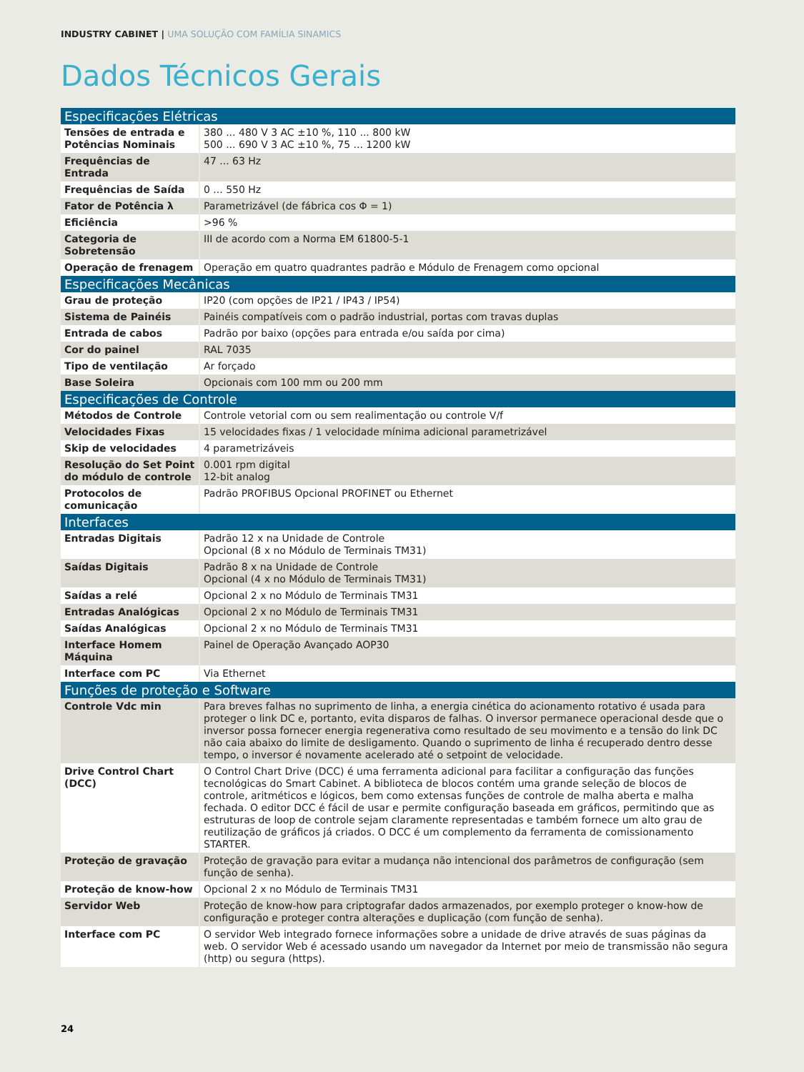INDUSTRY CABINET | UMA SOLUÇÃO COM FAMÍLIA SINAMICS
Dados Técnicos Gerais
| Especificações Elétricas | |
| --- | --- |
| Tensões de entrada e Potências Nominais | 380 ... 480 V 3 AC ±10 %, 110 ... 800 kW 500 ... 690 V 3 AC ±10 %, 75 ... 1200 kW |
| Frequências de Entrada | 47 ... 63 Hz |
| Frequências de Saída | 0 ... 550 Hz |
| Fator de Potência λ | Parametrizável (de fábrica cos Φ = 1) |
| Eficiência | >96 % |
| Categoria de Sobretensão | III de acordo com a Norma EM 61800-5-1 |
| Operação de frenagem | Operação em quatro quadrantes padrão e Módulo de Frenagem como opcional |
| Especificações Mecânicas | |
| Grau de proteção | IP20 (com opções de IP21 / IP43 / IP54) |
| Sistema de Painéis | Painéis compatíveis com o padrão industrial, portas com travas duplas |
| Entrada de cabos | Padrão por baixo (opções para entrada e/ou saída por cima) |
| Cor do painel | RAL 7035 |
| Tipo de ventilação | Ar forçado |
| Base Soleira | Opcionais com 100 mm ou 200 mm |
| Especificações de Controle | |
| Métodos de Controle | Controle vetorial com ou sem realimentação ou controle V/f |
| Velocidades Fixas | 15 velocidades fixas / 1 velocidade mínima adicional parametrizável |
| Skip de velocidades | 4 parametrizáveis |
| Resolução do Set Point do módulo de controle | 0.001 rpm digital 12-bit analog |
| Protocolos de comunicação | Padrão PROFIBUS Opcional PROFINET ou Ethernet |
| Interfaces | |
| Entradas Digitais | Padrão 12 x na Unidade de Controle Opcional (8 x no Módulo de Terminais TM31) |
| Saídas Digitais | Padrão 8 x na Unidade de Controle Opcional (4 x no Módulo de Terminais TM31) |
| Saídas a relé | Opcional 2 x no Módulo de Terminais TM31 |
| Entradas Analógicas | Opcional 2 x no Módulo de Terminais TM31 |
| Saídas Analógicas | Opcional 2 x no Módulo de Terminais TM31 |
| Interface Homem Máquina | Painel de Operação Avançado AOP30 |
| Interface com PC | Via Ethernet |
| Funções de proteção e Software | |
| Controle Vdc min | Para breves falhas no suprimento de linha, a energia cinética do acionamento rotativo é usada para proteger o link DC e, portanto, evita disparos de falhas. O inversor permanece operacional desde que o inversor possa fornecer energia regenerativa como resultado de seu movimento e a tensão do link DC não caia abaixo do limite de desligamento. Quando o suprimento de linha é recuperado dentro desse tempo, o inversor é novamente acelerado até o setpoint de velocidade. |
| Drive Control Chart (DCC) | O Control Chart Drive (DCC) é uma ferramenta adicional para facilitar a configuração das funções tecnológicas do Smart Cabinet. A biblioteca de blocos contém uma grande seleção de blocos de controle, aritméticos e lógicos, bem como extensas funções de controle de malha aberta e malha fechada. O editor DCC é fácil de usar e permite configuração baseada em gráficos, permitindo que as estruturas de loop de controle sejam claramente representadas e também fornece um alto grau de reutilização de gráficos já criados. O DCC é um complemento da ferramenta de comissionamento STARTER. |
| Proteção de gravação | Proteção de gravação para evitar a mudança não intencional dos parâmetros de configuração (sem função de senha). |
| Proteção de know-how | Opcional 2 x no Módulo de Terminais TM31 |
| Servidor Web | Proteção de know-how para criptografar dados armazenados, por exemplo proteger o know-how de configuração e proteger contra alterações e duplicação (com função de senha). |
| Interface com PC | O servidor Web integrado fornece informações sobre a unidade de drive através de suas páginas da web. O servidor Web é acessado usando um navegador da Internet por meio de transmissão não segura (http) ou segura (https). |
24